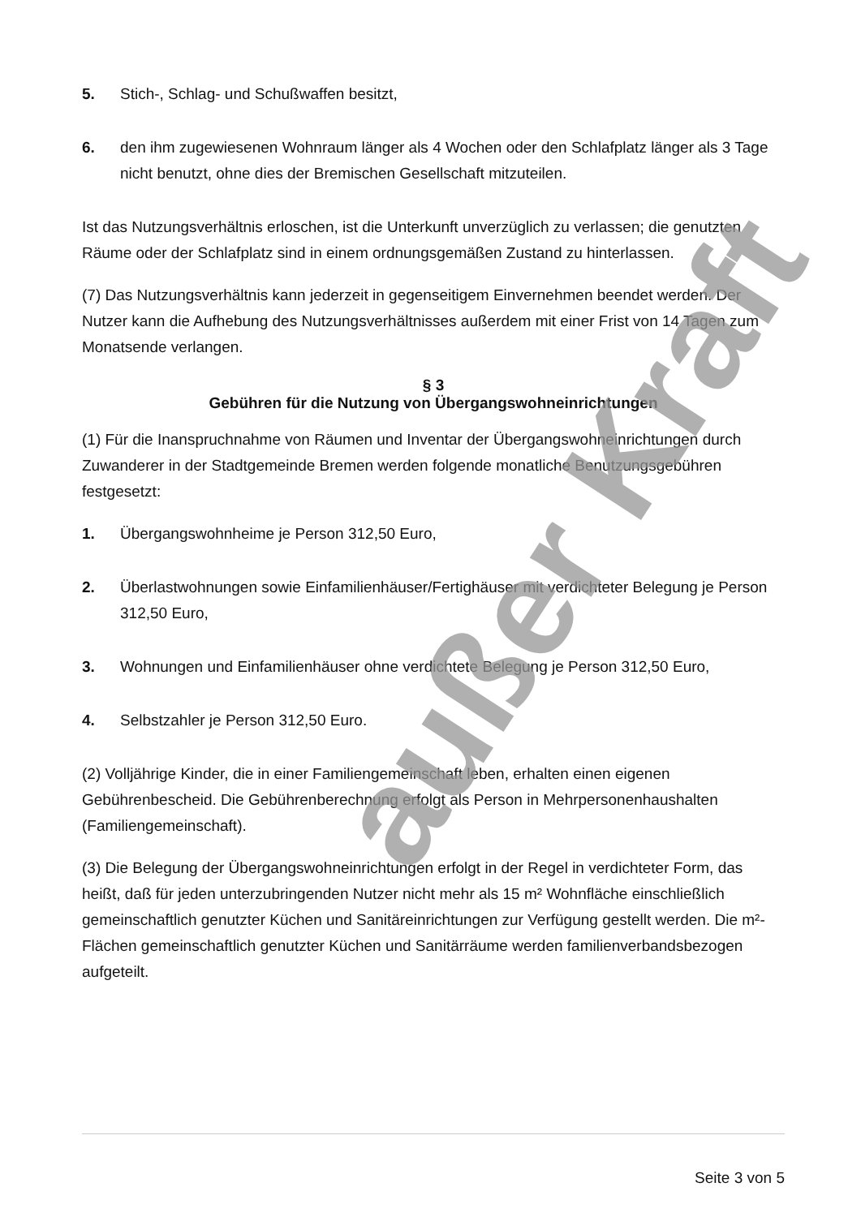5. Stich-, Schlag- und Schußwaffen besitzt,
6. den ihm zugewiesenen Wohnraum länger als 4 Wochen oder den Schlafplatz länger als 3 Tage nicht benutzt, ohne dies der Bremischen Gesellschaft mitzuteilen.
Ist das Nutzungsverhältnis erloschen, ist die Unterkunft unverzüglich zu verlassen; die genutzten Räume oder der Schlafplatz sind in einem ordnungsgemäßen Zustand zu hinterlassen.
(7) Das Nutzungsverhältnis kann jederzeit in gegenseitigem Einvernehmen beendet werden. Der Nutzer kann die Aufhebung des Nutzungsverhältnisses außerdem mit einer Frist von 14 Tagen zum Monatsende verlangen.
§ 3
Gebühren für die Nutzung von Übergangswohneinrichtungen
(1) Für die Inanspruchnahme von Räumen und Inventar der Übergangswohneinrichtungen durch Zuwanderer in der Stadtgemeinde Bremen werden folgende monatliche Benutzungsgebühren festgesetzt:
1. Übergangswohnheime je Person 312,50 Euro,
2. Überlastwohnungen sowie Einfamilienhäuser/Fertighäuser mit verdichteter Belegung je Person 312,50 Euro,
3. Wohnungen und Einfamilienhäuser ohne verdichtete Belegung je Person 312,50 Euro,
4. Selbstzahler je Person 312,50 Euro.
(2) Volljährige Kinder, die in einer Familiengemeinschaft leben, erhalten einen eigenen Gebührenbescheid. Die Gebührenberechnung erfolgt als Person in Mehrpersonenhaushalten (Familiengemeinschaft).
(3) Die Belegung der Übergangswohneinrichtungen erfolgt in der Regel in verdichteter Form, das heißt, daß für jeden unterzubringenden Nutzer nicht mehr als 15 m² Wohnfläche einschließlich gemeinschaftlich genutzter Küchen und Sanitäreinrichtungen zur Verfügung gestellt werden. Die m²-Flächen gemeinschaftlich genutzter Küchen und Sanitärräume werden familienverbandsbezogen aufgeteilt.
außer Kraft
Seite 3 von 5